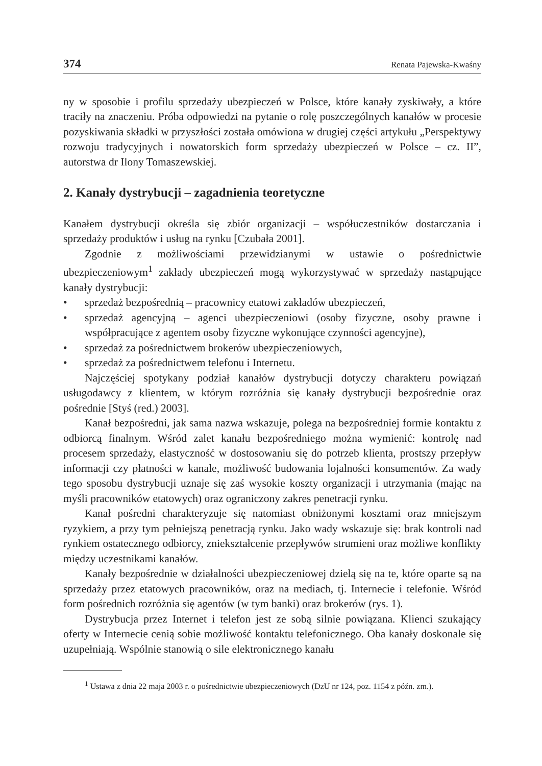374 Renata Pajewska-Kwaśny
ny w sposobie i profilu sprzedaży ubezpieczeń w Polsce, które kanały zyskiwały, a które traciły na znaczeniu. Próba odpowiedzi na pytanie o rolę poszczególnych kanałów w procesie pozyskiwania składki w przyszłości została omówiona w drugiej części artykułu „Perspektywy rozwoju tradycyjnych i nowatorskich form sprzedaży ubezpieczeń w Polsce – cz. II”, autorstwa dr Ilony Tomaszewskiej.
2. Kanały dystrybucji – zagadnienia teoretyczne
Kanałem dystrybucji określa się zbiór organizacji – współuczestników dostarczania i sprzedaży produktów i usług na rynku [Czubała 2001].
Zgodnie z możliwościami przewidzianymi w ustawie o pośrednictwie ubezpieczeniowym<sup>1</sup> zakłady ubezpieczeń mogą wykorzystywać w sprzedaży nastąpujące kanały dystrybucji:
• sprzedaż bezpośrednią – pracownicy etatowi zakładów ubezpieczeń,
• sprzedaż agencyjną – agenci ubezpieczeniowi (osoby fizyczne, osoby prawne i współpracujące z agentem osoby fizyczne wykonujące czynności agencyjne),
• sprzedaż za pośrednictwem brokerów ubezpieczeniowych,
• sprzedaż za pośrednictwem telefonu i Internetu.
Najczęściej spotykany podział kanałów dystrybucji dotyczy charakteru powiązań usługodawcy z klientem, w którym rozróżnia się kanały dystrybucji bezpośrednie oraz pośrednie [Styś (red.) 2003].
Kanał bezpośredni, jak sama nazwa wskazuje, polega na bezpośredniej formie kontaktu z odbiorcą finalnym. Wśród zalet kanału bezpośredniego można wymienić: kontrolę nad procesem sprzedaży, elastyczność w dostosowaniu się do potrzeb klienta, prostszy przepływ informacji czy płatności w kanale, możliwość budowania lojalności konsumentów. Za wady tego sposobu dystrybucji uznaje się zaś wysokie koszty organizacji i utrzymania (mając na myśli pracowników etatowych) oraz ograniczony zakres penetracji rynku.
Kanał pośredni charakteryzuje się natomiast obniżonymi kosztami oraz mniejszym ryzykiem, a przy tym pełniejszą penetracją rynku. Jako wady wskazuje się: brak kontroli nad rynkiem ostatecznego odbiorcy, zniekształcenie przepływów strumieni oraz możliwe konflikty między uczestnikami kanałów.
Kanały bezpośrednie w działalności ubezpieczeniowej dzielą się na te, które oparte są na sprzedaży przez etatowych pracowników, oraz na mediach, tj. Internecie i telefonie. Wśród form pośrednich rozróżnia się agentów (w tym banki) oraz brokerów (rys. 1).
Dystrybucja przez Internet i telefon jest ze sobą silnie powiązana. Klienci szukający oferty w Internecie cenią sobie możliwość kontaktu telefonicznego. Oba kanały doskonale się uzupełniają. Wspólnie stanowią o sile elektronicznego kanału
<sup>1</sup> Ustawa z dnia 22 maja 2003 r. o pośrednictwie ubezpieczeniowych (DzU nr 124, poz. 1154 z późn. zm.).